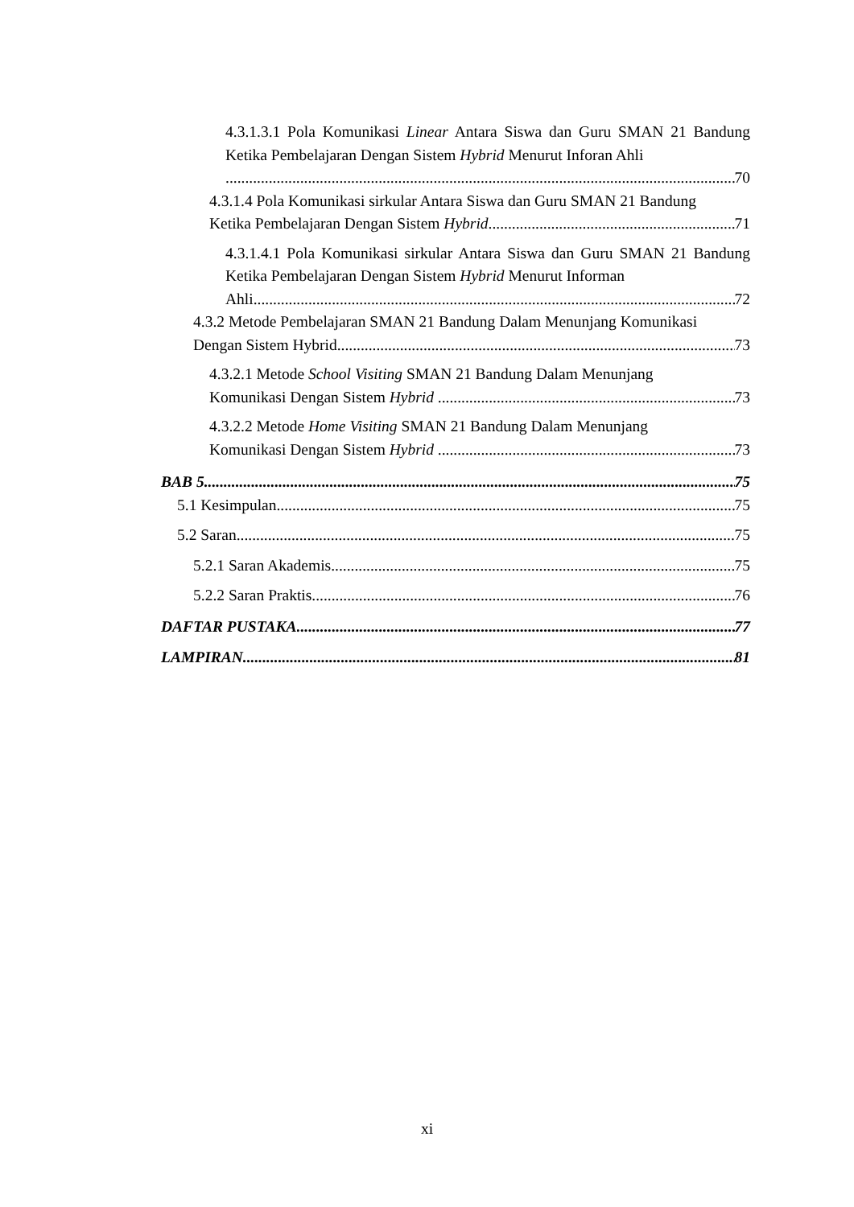4.3.1.3.1 Pola Komunikasi Linear Antara Siswa dan Guru SMAN 21 Bandung Ketika Pembelajaran Dengan Sistem Hybrid Menurut Inforan Ahli
70
4.3.1.4 Pola Komunikasi sirkular Antara Siswa dan Guru SMAN 21 Bandung
Ketika Pembelajaran Dengan Sistem Hybrid 71
4.3.1.4.1 Pola Komunikasi sirkular Antara Siswa dan Guru SMAN 21 Bandung Ketika Pembelajaran Dengan Sistem Hybrid Menurut Informan
Ahli 72
4.3.2 Metode Pembelajaran SMAN 21 Bandung Dalam Menunjang Komunikasi
Dengan Sistem Hybrid 73
4.3.2.1 Metode School Visiting SMAN 21 Bandung Dalam Menunjang
Komunikasi Dengan Sistem Hybrid 73
4.3.2.2 Metode Home Visiting SMAN 21 Bandung Dalam Menunjang
Komunikasi Dengan Sistem Hybrid 73
BAB 5 75
5.1 Kesimpulan 75
5.2 Saran 75
5.2.1 Saran Akademis 75
5.2.2 Saran Praktis 76
DAFTAR PUSTAKA 77
LAMPIRAN 81
xi